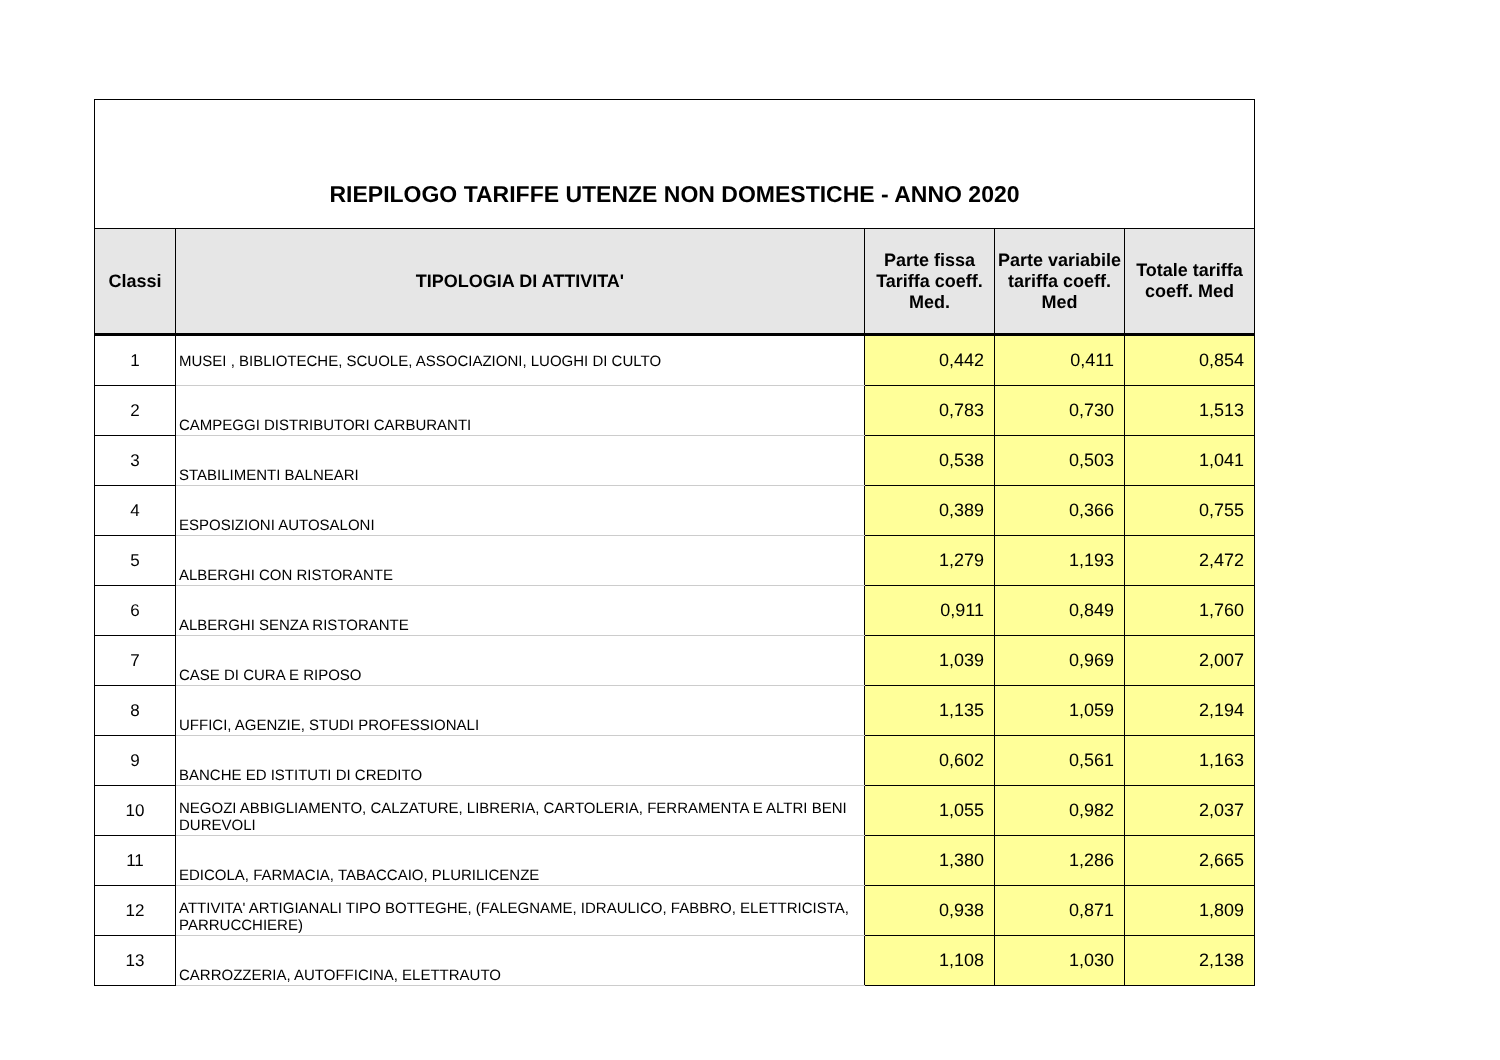| RIEPILOGO TARIFFE UTENZE NON DOMESTICHE - ANNO 2020 | | | | |
| Classi | TIPOLOGIA DI ATTIVITA' | Parte fissa Tariffa coeff. Med. | Parte variabile tariffa coeff. Med | Totale tariffa coeff. Med |
| 1 | MUSEI , BIBLIOTECHE, SCUOLE, ASSOCIAZIONI, LUOGHI DI CULTO | 0,442 | 0,411 | 0,854 |
| 2 | CAMPEGGI DISTRIBUTORI CARBURANTI | 0,783 | 0,730 | 1,513 |
| 3 | STABILIMENTI BALNEARI | 0,538 | 0,503 | 1,041 |
| 4 | ESPOSIZIONI AUTOSALONI | 0,389 | 0,366 | 0,755 |
| 5 | ALBERGHI CON RISTORANTE | 1,279 | 1,193 | 2,472 |
| 6 | ALBERGHI SENZA RISTORANTE | 0,911 | 0,849 | 1,760 |
| 7 | CASE DI CURA E RIPOSO | 1,039 | 0,969 | 2,007 |
| 8 | UFFICI, AGENZIE, STUDI PROFESSIONALI | 1,135 | 1,059 | 2,194 |
| 9 | BANCHE ED ISTITUTI DI CREDITO | 0,602 | 0,561 | 1,163 |
| 10 | NEGOZI ABBIGLIAMENTO, CALZATURE, LIBRERIA, CARTOLERIA, FERRAMENTA E ALTRI BENI DUREVOLI | 1,055 | 0,982 | 2,037 |
| 11 | EDICOLA, FARMACIA, TABACCAIO, PLURILICENZE | 1,380 | 1,286 | 2,665 |
| 12 | ATTIVITA' ARTIGIANALI TIPO BOTTEGHE, (FALEGNAME, IDRAULICO, FABBRO, ELETTRICISTA, PARRUCCHIERE) | 0,938 | 0,871 | 1,809 |
| 13 | CARROZZERIA, AUTOFFICINA, ELETTRAUTO | 1,108 | 1,030 | 2,138 |